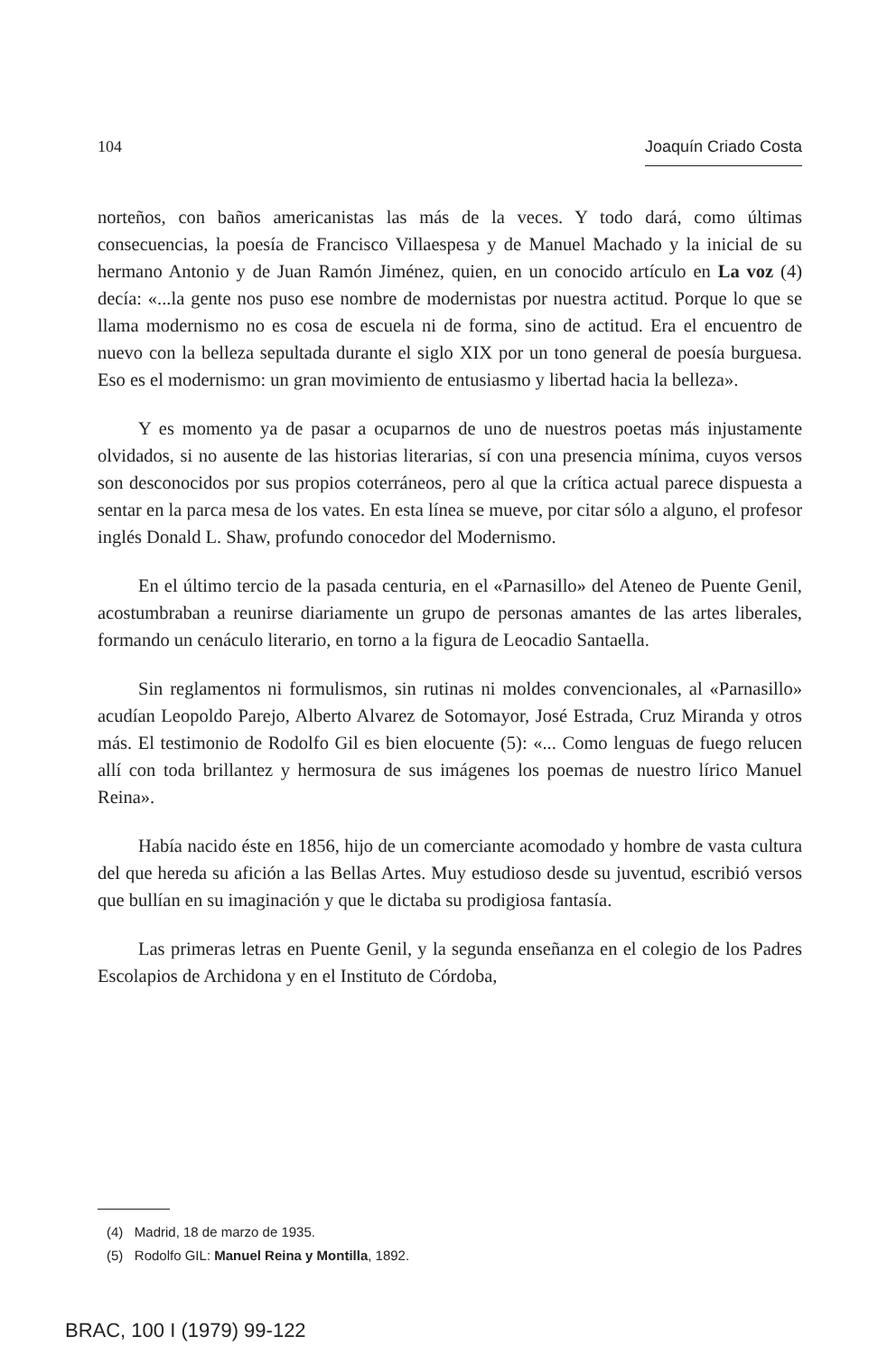104 Joaquín Criado Costa
norteños, con baños americanistas las más de la veces. Y todo dará, como últimas consecuencias, la poesía de Francisco Villaespesa y de Manuel Machado y la inicial de su hermano Antonio y de Juan Ramón Jiménez, quien, en un conocido artículo en La voz (4) decía: «...la gente nos puso ese nombre de modernistas por nuestra actitud. Porque lo que se llama modernismo no es cosa de escuela ni de forma, sino de actitud. Era el encuentro de nuevo con la belleza sepultada durante el siglo XIX por un tono general de poesía burguesa. Eso es el modernismo: un gran movimiento de entusiasmo y libertad hacia la belleza».
Y es momento ya de pasar a ocuparnos de uno de nuestros poetas más injustamente olvidados, si no ausente de las historias literarias, sí con una presencia mínima, cuyos versos son desconocidos por sus propios coterráneos, pero al que la crítica actual parece dispuesta a sentar en la parca mesa de los vates. En esta línea se mueve, por citar sólo a alguno, el profesor inglés Donald L. Shaw, profundo conocedor del Modernismo.
En el último tercio de la pasada centuria, en el «Parnasillo» del Ateneo de Puente Genil, acostumbraban a reunirse diariamente un grupo de personas amantes de las artes liberales, formando un cenáculo literario, en torno a la figura de Leocadio Santaella.
Sin reglamentos ni formulismos, sin rutinas ni moldes convencionales, al «Parnasillo» acudían Leopoldo Parejo, Alberto Alvarez de Sotomayor, José Estrada, Cruz Miranda y otros más. El testimonio de Rodolfo Gil es bien elocuente (5): «... Como lenguas de fuego relucen allí con toda brillantez y hermosura de sus imágenes los poemas de nuestro lírico Manuel Reina».
Había nacido éste en 1856, hijo de un comerciante acomodado y hombre de vasta cultura del que hereda su afición a las Bellas Artes. Muy estudioso desde su juventud, escribió versos que bullían en su imaginación y que le dictaba su prodigiosa fantasía.
Las primeras letras en Puente Genil, y la segunda enseñanza en el colegio de los Padres Escolapios de Archidona y en el Instituto de Córdoba,
(4) Madrid, 18 de marzo de 1935.
(5) Rodolfo GIL: Manuel Reina y Montilla, 1892.
BRAC, 100 I (1979) 99-122